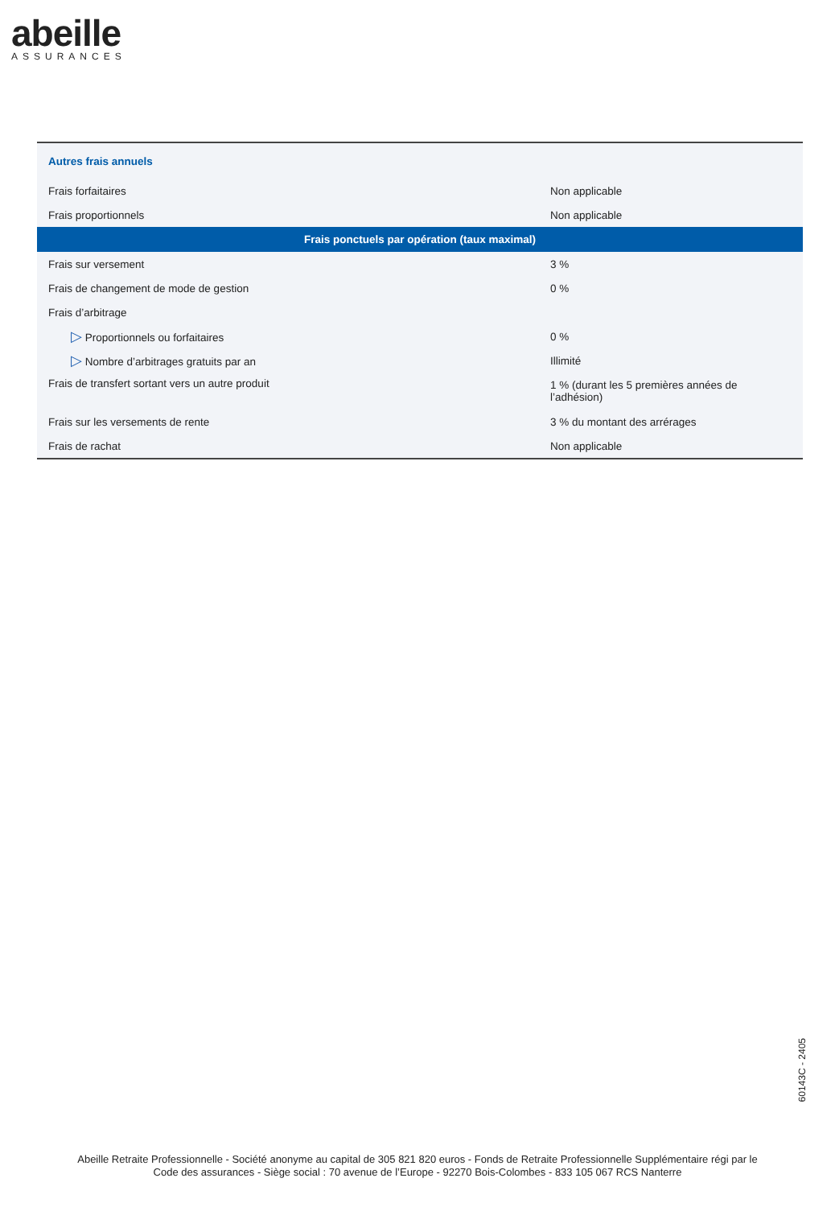abeille
ASSURANCES
| Autres frais annuels | |
| Frais forfaitaires | Non applicable |
| Frais proportionnels | Non applicable |
| Frais ponctuels par opération (taux maximal) | |
| Frais sur versement | 3 % |
| Frais de changement de mode de gestion | 0 % |
| Frais d’arbitrage | |
| ▷ Proportionnels ou forfaitaires | 0 % |
| ▷ Nombre d’arbitrages gratuits par an | Illimité |
| Frais de transfert sortant vers un autre produit | 1 % (durant les 5 premières années de l’adhésion) |
| Frais sur les versements de rente | 3 % du montant des arrérages |
| Frais de rachat | Non applicable |
60143C - 2405
Abeille Retraite Professionnelle - Société anonyme au capital de 305 821 820 euros - Fonds de Retraite Professionnelle Supplémentaire régi par le
Code des assurances - Siège social : 70 avenue de l’Europe - 92270 Bois-Colombes - 833 105 067 RCS Nanterre